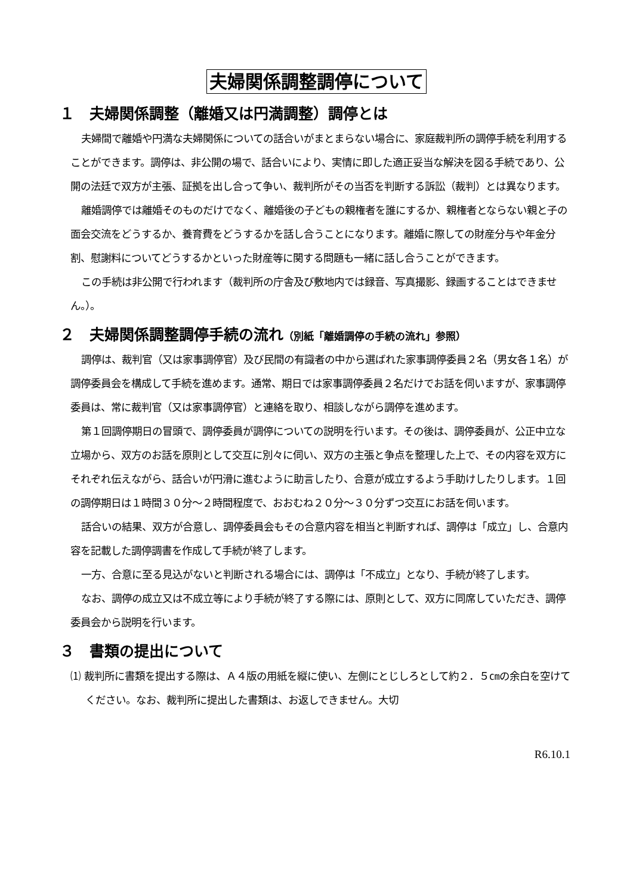夫婦関係調整調停について
１　夫婦関係調整（離婚又は円満調整）調停とは
夫婦間で離婚や円満な夫婦関係についての話合いがまとまらない場合に、家庭裁判所の調停手続を利用することができます。調停は、非公開の場で、話合いにより、実情に即した適正妥当な解決を図る手続であり、公開の法廷で双方が主張、証拠を出し合って争い、裁判所がその当否を判断する訴訟（裁判）とは異なります。
離婚調停では離婚そのものだけでなく、離婚後の子どもの親権者を誰にするか、親権者とならない親と子の面会交流をどうするか、養育費をどうするかを話し合うことになります。離婚に際しての財産分与や年金分割、慰謝料についてどうするかといった財産等に関する問題も一緒に話し合うことができます。
この手続は非公開で行われます（裁判所の庁舎及び敷地内では録音、写真撮影、録画することはできません。）。
２　夫婦関係調整調停手続の流れ（別紙「離婚調停の手続の流れ」参照）
調停は、裁判官（又は家事調停官）及び民間の有識者の中から選ばれた家事調停委員２名（男女各１名）が調停委員会を構成して手続を進めます。通常、期日では家事調停委員２名だけでお話を伺いますが、家事調停委員は、常に裁判官（又は家事調停官）と連絡を取り、相談しながら調停を進めます。
第１回調停期日の冒頭で、調停委員が調停についての説明を行います。その後は、調停委員が、公正中立な立場から、双方のお話を原則として交互に別々に伺い、双方の主張と争点を整理した上で、その内容を双方にそれぞれ伝えながら、話合いが円滑に進むように助言したり、合意が成立するよう手助けしたりします。１回の調停期日は１時間３０分～２時間程度で、おおむね２０分～３０分ずつ交互にお話を伺います。
話合いの結果、双方が合意し、調停委員会もその合意内容を相当と判断すれば、調停は「成立」し、合意内容を記載した調停調書を作成して手続が終了します。
一方、合意に至る見込がないと判断される場合には、調停は「不成立」となり、手続が終了します。
なお、調停の成立又は不成立等により手続が終了する際には、原則として、双方に同席していただき、調停委員会から説明を行います。
３　書類の提出について
⑴ 裁判所に書類を提出する際は、Ａ４版の用紙を縦に使い、左側にとじしろとして約２．５㎝の余白を空けてください。なお、裁判所に提出した書類は、お返しできません。大切
R6.10.1